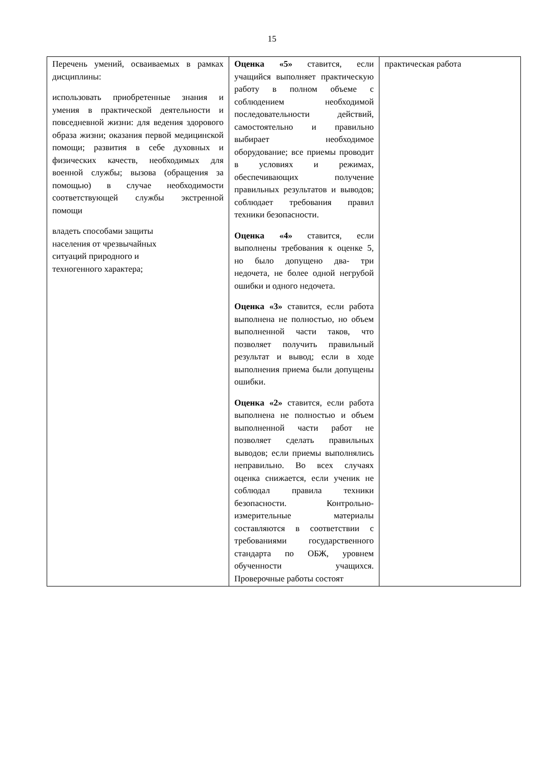15
| Перечень умений, осваиваемых в рамках дисциплины: использовать приобретенные знания и умения в практической деятельности и повседневной жизни: для ведения здорового образа жизни; оказания первой медицинской помощи; развития в себе духовных и физических качеств, необходимых для военной службы; вызова (обращения за помощью) в случае необходимости соответствующей службы экстренной помощи владеть способами защиты населения от чрезвычайных ситуаций природного и техногенного характера; | Оценка «5» ставится, если учащийся выполняет практическую работу в полном объеме с соблюдением необходимой последовательности действий, самостоятельно и правильно выбирает необходимое оборудование; все приемы проводит в условиях и режимах, обеспечивающих получение правильных результатов и выводов; соблюдает требования правил техники безопасности. Оценка «4» ставится, если выполнены требования к оценке 5, но было допущено два- три недочета, не более одной негрубой ошибки и одного недочета. Оценка «3» ставится, если работа выполнена не полностью, но объем выполненной части таков, что позволяет получить правильный результат и вывод; если в ходе выполнения приема были допущены ошибки. Оценка «2» ставится, если работа выполнена не полностью и объем выполненной части работ не позволяет сделать правильных выводов; если приемы выполнялись неправильно. Во всех случаях оценка снижается, если ученик не соблюдал правила техники безопасности. Контрольно-измерительные материалы составляются в соответствии с требованиями государственного стандарта по ОБЖ, уровнем обученности учащихся. Проверочные работы состоят | практическая работа |